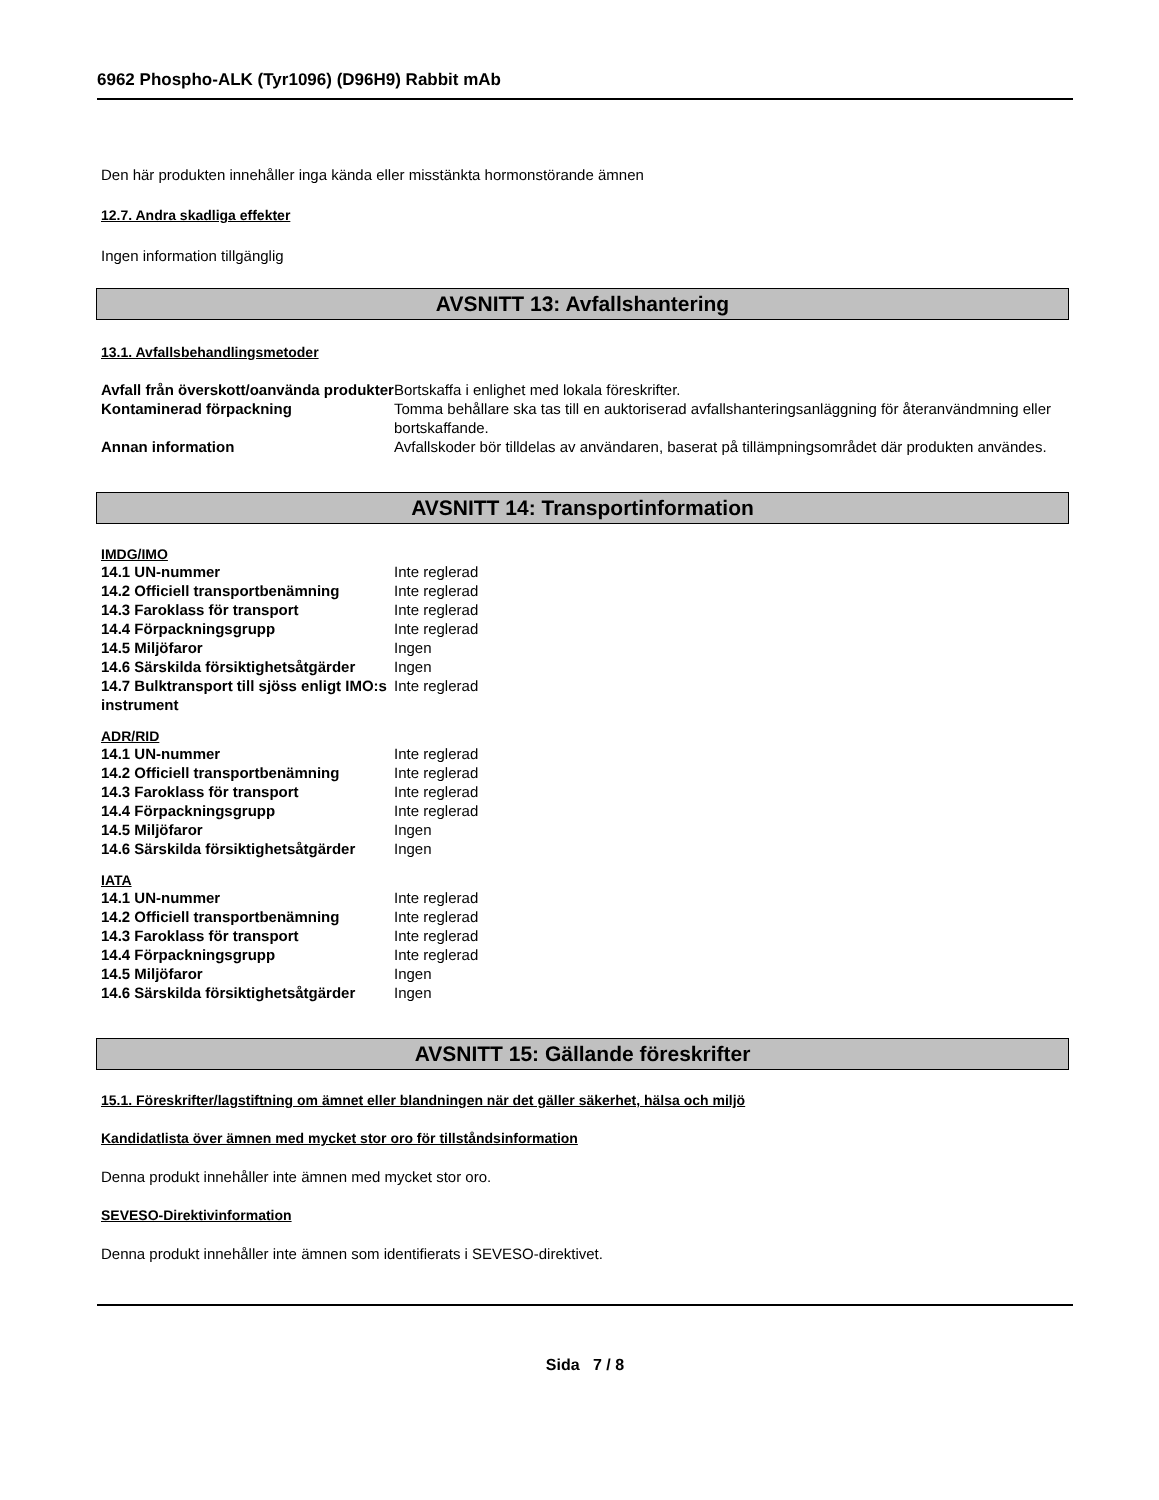6962 Phospho-ALK (Tyr1096) (D96H9) Rabbit mAb
Den här produkten innehåller inga kända eller misstänkta hormonstörande ämnen
12.7. Andra skadliga effekter
Ingen information tillgänglig
AVSNITT 13: Avfallshantering
13.1. Avfallsbehandlingsmetoder
| Avfall från överskott/oanvända produkter | Bortskaffa i enlighet med lokala föreskrifter. |
| Kontaminerad förpackning | Tomma behållare ska tas till en auktoriserad avfallshanteringsanläggning för återanvändmning eller bortskaffande. |
| Annan information | Avfallskoder bör tilldelas av användaren, baserat på tillämpningsområdet där produkten användes. |
AVSNITT 14: Transportinformation
IMDG/IMO
| 14.1 UN-nummer | Inte reglerad |
| 14.2 Officiell transportbenämning | Inte reglerad |
| 14.3 Faroklass för transport | Inte reglerad |
| 14.4 Förpackningsgrupp | Inte reglerad |
| 14.5 Miljöfaror | Ingen |
| 14.6 Särskilda försiktighetsåtgärder | Ingen |
| 14.7 Bulktransport till sjöss enligt IMO:s instrument | Inte reglerad |
ADR/RID
| 14.1 UN-nummer | Inte reglerad |
| 14.2 Officiell transportbenämning | Inte reglerad |
| 14.3 Faroklass för transport | Inte reglerad |
| 14.4 Förpackningsgrupp | Inte reglerad |
| 14.5 Miljöfaror | Ingen |
| 14.6 Särskilda försiktighetsåtgärder | Ingen |
IATA
| 14.1 UN-nummer | Inte reglerad |
| 14.2 Officiell transportbenämning | Inte reglerad |
| 14.3 Faroklass för transport | Inte reglerad |
| 14.4 Förpackningsgrupp | Inte reglerad |
| 14.5 Miljöfaror | Ingen |
| 14.6 Särskilda försiktighetsåtgärder | Ingen |
AVSNITT 15: Gällande föreskrifter
15.1. Föreskrifter/lagstiftning om ämnet eller blandningen när det gäller säkerhet, hälsa och miljö
Kandidatlista över ämnen med mycket stor oro för tillståndsinformation
Denna produkt innehåller inte ämnen med mycket stor oro.
SEVESO-Direktivinformation
Denna produkt innehåller inte ämnen som identifierats i SEVESO-direktivet.
Sida 7 / 8